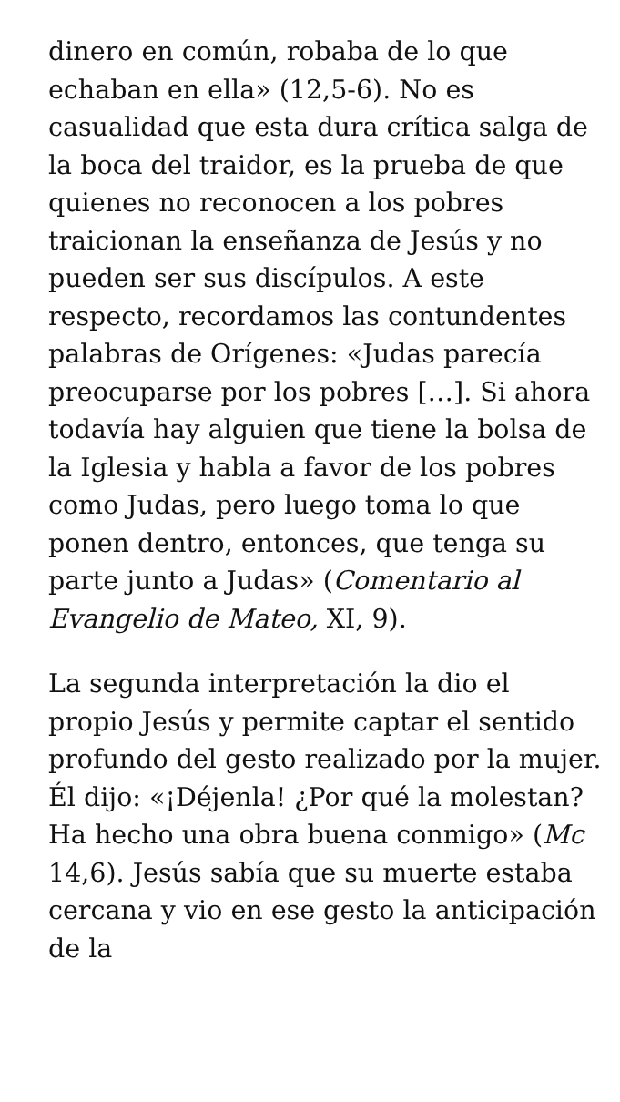dinero en común, robaba de lo que echaban en ella» (12,5-6). No es casualidad que esta dura crítica salga de la boca del traidor, es la prueba de que quienes no reconocen a los pobres traicionan la enseñanza de Jesús y no pueden ser sus discípulos. A este respecto, recordamos las contundentes palabras de Orígenes: «Judas parecía preocuparse por los pobres […]. Si ahora todavía hay alguien que tiene la bolsa de la Iglesia y habla a favor de los pobres como Judas, pero luego toma lo que ponen dentro, entonces, que tenga su parte junto a Judas» (Comentario al Evangelio de Mateo, XI, 9).
La segunda interpretación la dio el propio Jesús y permite captar el sentido profundo del gesto realizado por la mujer. Él dijo: «¡Déjenla! ¿Por qué la molestan? Ha hecho una obra buena conmigo» (Mc 14,6). Jesús sabía que su muerte estaba cercana y vio en ese gesto la anticipación de la